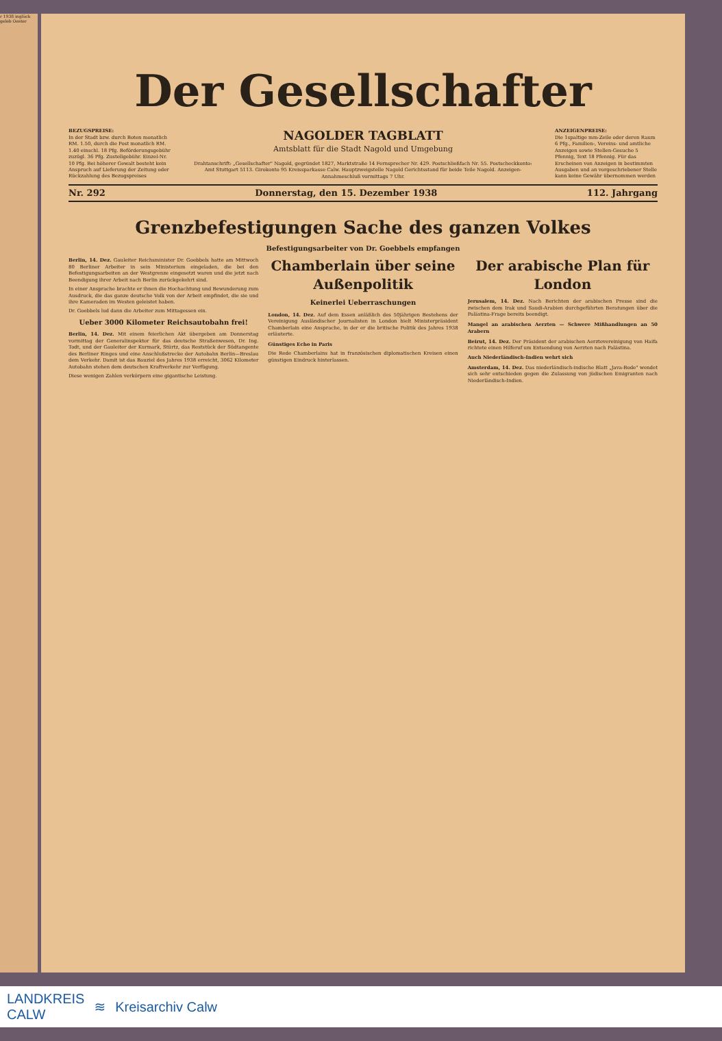r 1938 inglück geleb Oester
Der Gesellschafter
BEZUGSPREISE:
In der Stadt bzw. durch Boten monatlich RM. 1.50, durch die Post monatlich RM. 1.40 einschl. 18 Pfg. Beförderungsgebühr zuzügl. 36 Pfg. Zustellgebühr. Einzel-Nr. 10 Pfg. Bei höherer Gewalt besteht kein Anspruch auf Lieferung der Zeitung oder Rückzahlung des Bezugspreises
NAGOLDER TAGBLATT
Amtsblatt für die Stadt Nagold und Umgebung
Drahtanschrift: „Gesellschafter" Nagold, gegründet 1827, Marktstraße 14 Fernsprecher Nr. 429. Postschließfach Nr. 55. Postscheckkonto: Amt Stuttgart 5113. Girokonto 95 Kreissparkasse Calw. Hauptzweigstelle Nagold Gerichtsstand für beide Teile Nagold. Anzeigen-Annahmeschluß vormittags 7 Uhr.
ANZEIGENPREISE:
Die 1spaltige mm-Zeile oder deren Raum 6 Pfg., Familien-, Vereins- und amtliche Anzeigen sowie Stellen-Gesuche 5 Pfennig, Text 18 Pfennig. Für das Erscheinen von Anzeigen in bestimmten Ausgaben und an vorgeschriebener Stelle kann keine Gewähr übernommen werden
Nr. 292 Donnerstag, den 15. Dezember 1938 112. Jahrgang
Grenzbefestigungen Sache des ganzen Volkes
Befestigungsarbeiter von Dr. Goebbels empfangen
Berlin, 14. Dez. Gauleiter Reichsminister Dr. Goebbels hatte am Mittwoch 80 Berliner Arbeiter in sein Ministerium eingeladen, die bei den Befestigungsarbeiten an der Westgrenze eingesetzt waren und die jetzt nach Beendigung ihrer Arbeit nach Berlin zurückgekehrt sind.
In einer Ansprache brachte er ihnen die Hochachtung und Bewunderung zum Ausdruck, die das ganze deutsche Volk von der Arbeit empfindet, die sie und ihre Kameraden im Westen geleistet haben.
Dr. Goebbels lud dann die Arbeiter zum Mittagessen ein.
Ueber 3000 Kilometer Reichsautobahn frei!
Berlin, 14. Dez. Mit einem feierlichen Akt übergeben am Donnerstag vormittag der Generalinspektor für das deutsche Straßenwesen, Dr. Ing. Todt, und der Gauleiter der Kurmark, Stürtz, das Reststück der Südtangente des Berliner Ringes und eine Anschlußstrecke der Autobahn Berlin—Breslau dem Verkehr. Damit ist das Bauziel des Jahres 1938 erreicht, 3062 Kilometer Autobahn stehen dem deutschen Kraftverkehr zur Verfügung.
Diese wenigen Zahlen verkörpern eine gigantische Leistung.
Chamberlain über seine Außenpolitik
Keinerlei Ueberraschungen
London, 14. Dez. Auf dem Essen anläßlich des 50jährigen Bestehens der Vereinigung Ausländischer Journalisten in London hielt Ministerpräsident Chamberlain eine Ansprache, in der er die britische Politik des Jahres 1938 erläuterte.
Günstiges Echo in Paris
Die Rede Chamberlains hat in französischen diplomatischen Kreisen einen günstigen Eindruck hinterlassen.
Der arabische Plan für London
Jerusalem, 14. Dez. Nach Berichten der arabischen Presse sind die zwischen dem Irak und Saudi-Arabien durchgeführten Beratungen über die Palästina-Frage bereits beendigt.
Mangel an arabischen Aerzten — Schwere Mißhandlungen an 50 Arabern
Beirut, 14. Dez. Der Präsident der arabischen Aerztevereinigung von Haifa richtete einen Hilferuf um Entsendung von Aerzten nach Palästina.
Auch Niederländisch-Indien wehrt sich
Amsterdam, 14. Dez. Das niederländisch-indische Blatt „Java-Bode" wendet sich sehr entschieden gegen die Zulassung von jüdischen Emigranten nach Niederländisch-Indien.
LANDKREIS
CALW ≋ Kreisarchiv Calw